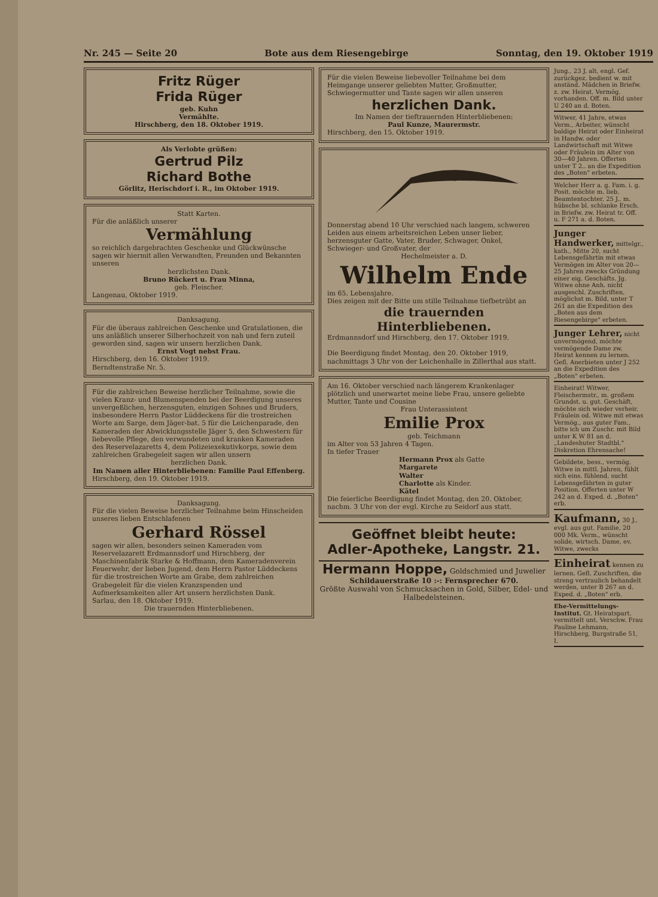Nr. 245 — Seite 20 Bote aus dem Riesengebirge Sonntag, den 19. Oktober 1919
Fritz Rüger
Frida Rüger
geb. Kuhn
Vermählte.
Hirschberg, den 18. Oktober 1919.
Als Verlobte grüßen:
Gertrud Pilz
Richard Bothe
Görlitz, Herischdorf i. R., im Oktober 1919.
Statt Karten.
Für die anläßlich unserer
Vermählung
so reichlich dargebrachten Geschenke und Glückwünsche sagen wir hiermit allen Verwandten, Freunden und Bekannten unseren
herzlichsten Dank.
Bruno Rückert u. Frau Minna,
geb. Fleischer.
Langenau, Oktober 1919.
Danksagung.
Für die überaus zahlreichen Geschenke und Gratulationen, die uns anläßlich unserer Silberhochzeit von nah und fern zuteil geworden sind, sagen wir unsern herzlichen Dank.
Ernst Vogt nebst Frau.
Hirschberg, den 16. Oktober 1919.
Berndtenstraße Nr. 5.
Für die zahlreichen Beweise herzlicher Teilnahme, sowie die vielen Kranz- und Blumenspenden bei der Beerdigung unseres unvergeßlichen, herzensguten, einzigen Sohnes und Bruders, insbesondere Herrn Pastor Lüddeckens für die trostreichen Worte am Sarge, dem Jäger-bat. 5 für die Leichenparade, den Kameraden der Abwicklungsstelle Jäger 5, den Schwestern für liebevolle Pflege, den verwundeten und kranken Kameraden des Reservelazaretts 4, dem Polizeiexekutivkorps, sowie dem zahlreichen Grabegeleit sagen wir allen unsern
herzlichen Dank.
Im Namen aller Hinterbliebenen: Familie Paul Effenberg.
Hirschberg, den 19. Oktober 1919.
Danksagung.
Für die vielen Beweise herzlicher Teilnahme beim Hinscheiden unseres lieben Entschlafenen
Gerhard Rössel
sagen wir allen, besonders seinen Kameraden vom Reservelazarett Erdmannsdorf und Hirschberg, der Maschinenfabrik Starke & Hoffmann, dem Kameradenverein Feuerwehr, der lieben Jugend, dem Herrn Pastor Lüddeckens für die trostreichen Worte am Grabe, dem zahlreichen Grabegeleit für die vielen Kranzspenden und Aufmerksamkeiten aller Art unsern herzlichsten Dank.
Sarlau, den 18. Oktober 1919.
Die trauernden Hinterbliebenen.
Für die vielen Beweise liebevoller Teilnahme bei dem Heimgange unserer geliebten Mutter, Großmutter, Schwiegermutter und Tante sagen wir allen unseren
herzlichen Dank.
Im Namen der tieftrauernden Hinterbliebenen:
Paul Kunze, Maurermstr.
Hirschberg, den 15. Oktober 1919.
Donnerstag abend 10 Uhr verschied nach langem, schweren Leiden aus einem arbeitsreichen Leben unser lieber, herzensguter Gatte, Vater, Bruder, Schwager, Onkel, Schwieger- und Großvater, der
Hechelmeister a. D.
Wilhelm Ende
im 65. Lebensjahre.
Dies zeigen mit der Bitte um stille Teilnahme tiefbetrübt an
die trauernden Hinterbliebenen.
Erdmannsdorf und Hirschberg, den 17. Oktober 1919.
Die Beerdigung findet Montag, den 20. Oktober 1919, nachmittags 3 Uhr von der Leichenhalle in Zillerthal aus statt.
Am 16. Oktober verschied nach längerem Krankenlager plötzlich und unerwartet meine liebe Frau, unsere geliebte Mutter, Tante und Cousine
Frau Unterassistent
Emilie Prox
geb. Teichmann
im Alter von 53 Jahren 4 Tagen.
In tiefer Trauer
Hermann Prox als Gatte
Margarete
Walter
Charlotte als Kinder.
Kätel
Die feierliche Beerdigung findet Montag, den 20. Oktober, nachm. 3 Uhr von der evgl. Kirche zu Seidorf aus statt.
Geöffnet bleibt heute:
Adler-Apotheke, Langstr. 21.
Hermann Hoppe, Goldschmied und Juwelier
Schildauerstraße 10 :-: Fernsprecher 670.
Größte Auswahl von Schmucksachen in Gold, Silber, Edel- und Halbedelsteinen.
Jung., 23 J. alt, engl. Gef. zurückgez. bedient w. mit anständ. Mädchen in Briefw. z. zw. Heirat. Vermög. vorhanden. Off. m. Bild unter U 240 an d. Boten.
Witwer, 41 Jahre, etwas Verm., Arbeiter, wünscht baldige Heirat oder Einheirat in Handw. oder Landwirtschaft mit Witwe oder Fräulein im Alter von 30—40 Jahren. Offerten unter T 2.. an die Expedition des „Boten" erbeten.
Welcher Herr a. g. Fam. i. g. Posit. möchte m. lieb. Beamtentochter, 25 J., m. hübsche bl. schlanke Ersch. in Briefw. zw. Heirat tr. Off. u. F 271 a. d. Boten.
Junger Handwerker, mittelgr., kath., Mitte 20, sucht Lebensgefährtin mit etwas Vermögen im Alter von 20—25 Jahren zwecks Gründung einer eig. Geschäfts. Jg. Witwe ohne Anh. nicht ausgeschl. Zuschriften, möglichst m. Bild, unter T 261 an die Expedition des „Boten aus dem Riesengebirge" erbeten.
Junger Lehrer, nicht unvermögend, möchte vermögende Dame zw. Heirat kennen zu lernen. Gefl. Anerbieten unter J 252 an die Expedition des „Boten" erbeten.
Einheirat! Witwer, Fleischermstr., m. großem Grundst. u. gut. Geschäft, möchte sich wieder verheir. Fräulein od. Witwe mit etwas Vermög., aus guter Fam., bitte ich um Zuschr. mit Bild unter K W 81 an d. „Landeshuter Stadtbl." Diskretion Ehrensache!
Gebildete, bess., vermög. Witwe in mittl. Jahren, fühlt sich eins. fühlend, sucht Lebensgefährten in guter Position. Offerten unter W 242 an d. Exped. d. „Boten" erb.
Kaufmann, 30 J., evgl. aus gut. Familie, 20 000 Mk. Verm., wünscht solide, wirtsch. Dame, ev. Witwe, zwecks
Einheirat kennen zu lernen. Gefl. Zuschriften, die streng vertraulich behandelt werden, unter B 267 an d. Exped. d. „Boten" erb.
Ehe-Vermittelungs-Institut. Gt. Heiratspart. vermittelt unt. Verschw. Frau Pauline Lehmann, Hirschberg, Burgstraße 51, I.